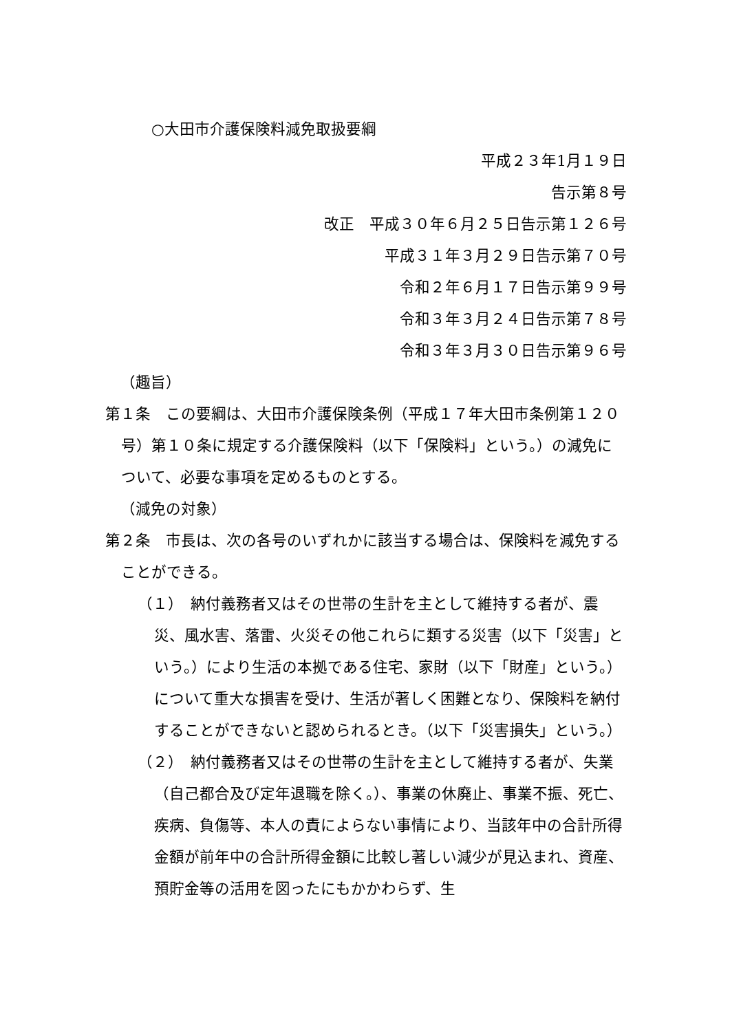○大田市介護保険料減免取扱要綱
平成２３年1月１９日
告示第８号
改正　平成３０年６月２５日告示第１２６号
平成３１年３月２９日告示第７０号
令和２年６月１７日告示第９９号
令和３年３月２４日告示第７８号
令和３年３月３０日告示第９６号
（趣旨）
第１条　この要綱は、大田市介護保険条例（平成１７年大田市条例第１２０号）第１０条に規定する介護保険料（以下「保険料」という。）の減免について、必要な事項を定めるものとする。
（減免の対象）
第２条　市長は、次の各号のいずれかに該当する場合は、保険料を減免することができる。
（１）　納付義務者又はその世帯の生計を主として維持する者が、震災、風水害、落雷、火災その他これらに類する災害（以下「災害」という。）により生活の本拠である住宅、家財（以下「財産」という。）について重大な損害を受け、生活が著しく困難となり、保険料を納付することができないと認められるとき。（以下「災害損失」という。）
（２）　納付義務者又はその世帯の生計を主として維持する者が、失業（自己都合及び定年退職を除く。）、事業の休廃止、事業不振、死亡、疾病、負傷等、本人の責によらない事情により、当該年中の合計所得金額が前年中の合計所得金額に比較し著しい減少が見込まれ、資産、預貯金等の活用を図ったにもかかわらず、生